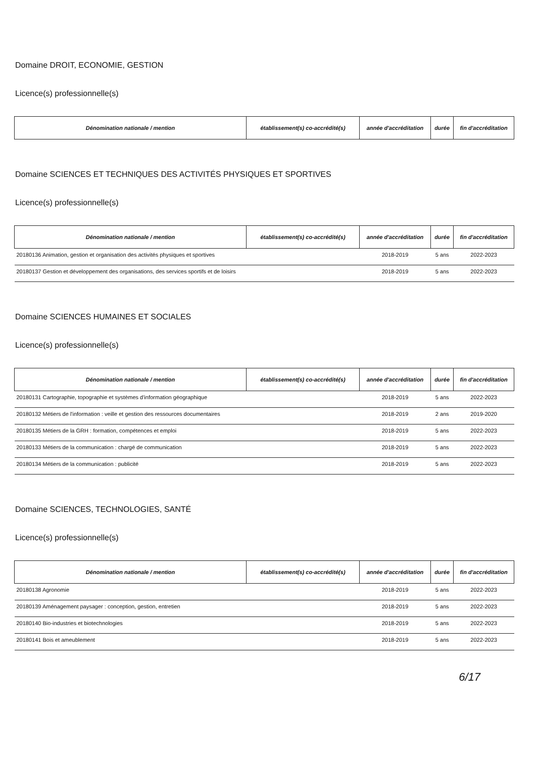Domaine DROIT, ECONOMIE, GESTION
Licence(s) professionnelle(s)
| Dénomination nationale / mention | établissement(s) co-accrédité(s) | année d'accréditation | durée | fin d'accréditation |
| --- | --- | --- | --- | --- |
Domaine SCIENCES ET TECHNIQUES DES ACTIVITÉS PHYSIQUES ET SPORTIVES
Licence(s) professionnelle(s)
| Dénomination nationale / mention | établissement(s) co-accrédité(s) | année d'accréditation | durée | fin d'accréditation |
| --- | --- | --- | --- | --- |
| 20180136 Animation, gestion et organisation des activités physiques et sportives | | 2018-2019 | 5 ans | 2022-2023 |
| 20180137 Gestion et développement des organisations, des services sportifs et de loisirs | | 2018-2019 | 5 ans | 2022-2023 |
Domaine SCIENCES HUMAINES ET SOCIALES
Licence(s) professionnelle(s)
| Dénomination nationale / mention | établissement(s) co-accrédité(s) | année d'accréditation | durée | fin d'accréditation |
| --- | --- | --- | --- | --- |
| 20180131 Cartographie, topographie et systèmes d'information géographique | | 2018-2019 | 5 ans | 2022-2023 |
| 20180132 Métiers de l'information : veille et gestion des ressources documentaires | | 2018-2019 | 2 ans | 2019-2020 |
| 20180135 Métiers de la GRH : formation, compétences et emploi | | 2018-2019 | 5 ans | 2022-2023 |
| 20180133 Métiers de la communication : chargé de communication | | 2018-2019 | 5 ans | 2022-2023 |
| 20180134 Métiers de la communication : publicité | | 2018-2019 | 5 ans | 2022-2023 |
Domaine SCIENCES, TECHNOLOGIES, SANTÉ
Licence(s) professionnelle(s)
| Dénomination nationale / mention | établissement(s) co-accrédité(s) | année d'accréditation | durée | fin d'accréditation |
| --- | --- | --- | --- | --- |
| 20180138 Agronomie | | 2018-2019 | 5 ans | 2022-2023 |
| 20180139 Aménagement paysager : conception, gestion, entretien | | 2018-2019 | 5 ans | 2022-2023 |
| 20180140 Bio-industries et biotechnologies | | 2018-2019 | 5 ans | 2022-2023 |
| 20180141 Bois et ameublement | | 2018-2019 | 5 ans | 2022-2023 |
6/17